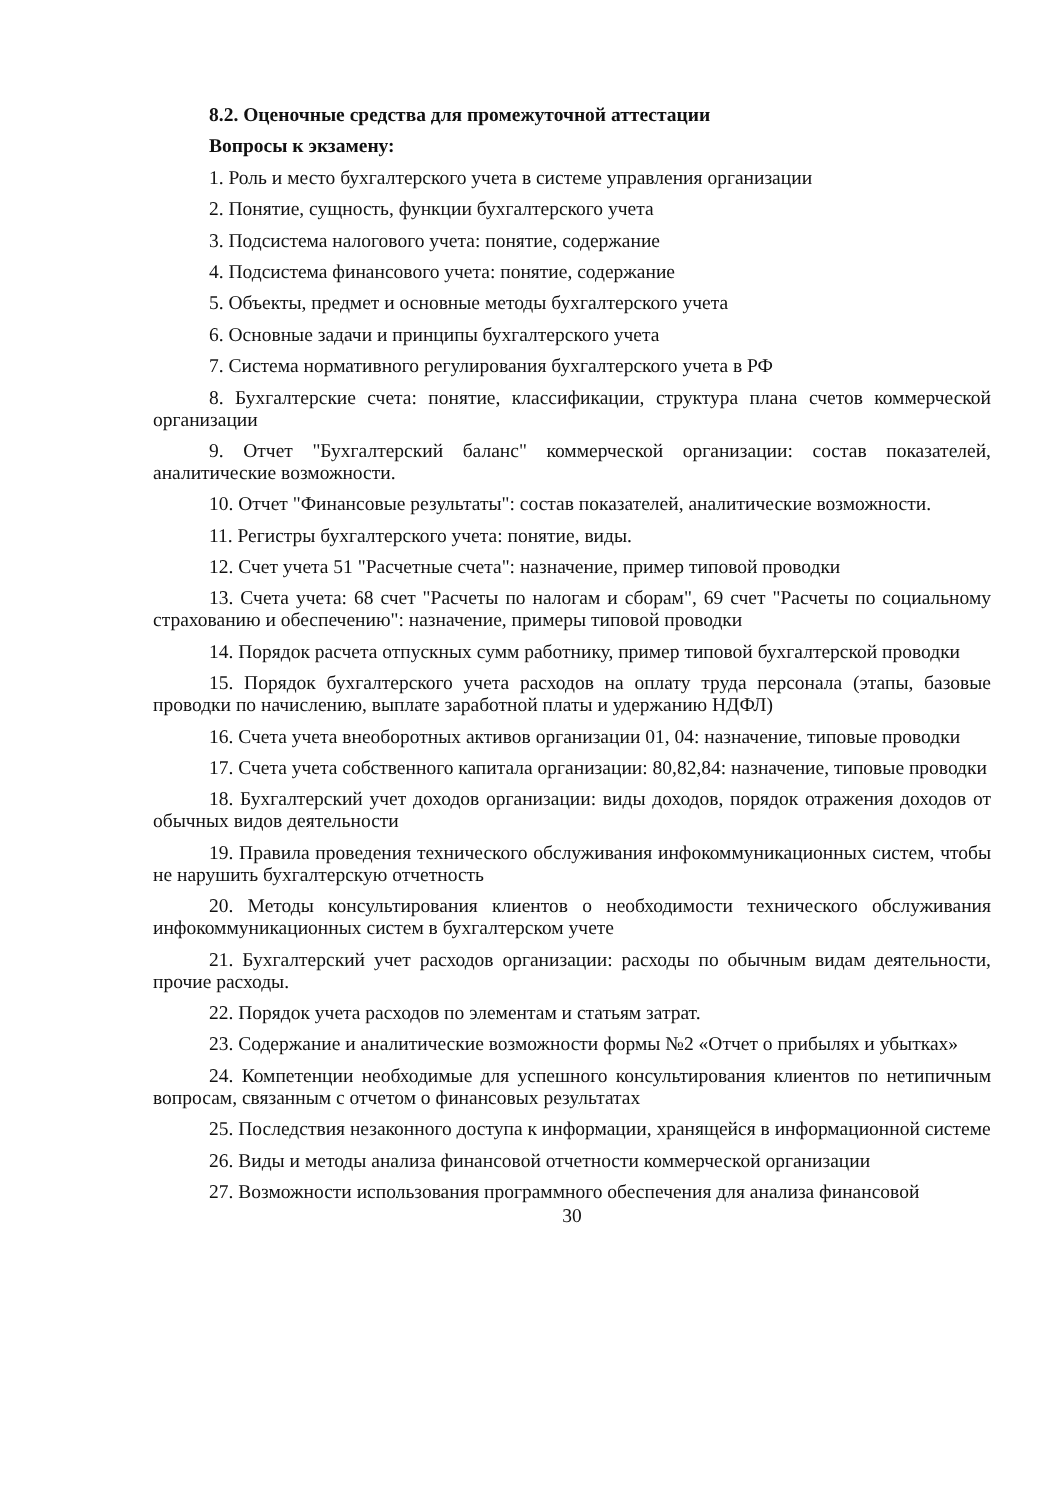8.2. Оценочные средства для промежуточной аттестации
Вопросы к экзамену:
1. Роль и место бухгалтерского учета в системе управления организации
2. Понятие, сущность, функции бухгалтерского учета
3. Подсистема налогового учета: понятие, содержание
4. Подсистема финансового учета: понятие, содержание
5. Объекты, предмет и основные методы бухгалтерского учета
6. Основные задачи и принципы бухгалтерского учета
7. Система нормативного регулирования бухгалтерского учета в РФ
8. Бухгалтерские счета: понятие, классификации, структура плана счетов коммерческой организации
9. Отчет "Бухгалтерский баланс" коммерческой организации: состав показателей, аналитические возможности.
10. Отчет "Финансовые результаты": состав показателей, аналитические возможности.
11. Регистры бухгалтерского учета: понятие, виды.
12. Счет учета 51 "Расчетные счета": назначение, пример типовой проводки
13. Счета учета: 68 счет "Расчеты по налогам и сборам", 69 счет "Расчеты по социальному страхованию и обеспечению": назначение, примеры типовой проводки
14. Порядок расчета отпускных сумм работнику, пример типовой бухгалтерской проводки
15. Порядок бухгалтерского учета расходов на оплату труда персонала (этапы, базовые проводки по начислению, выплате заработной платы и удержанию НДФЛ)
16. Счета учета внеоборотных активов организации 01, 04: назначение, типовые проводки
17. Счета учета собственного капитала организации: 80,82,84: назначение, типовые проводки
18. Бухгалтерский учет доходов организации: виды доходов, порядок отражения доходов от обычных видов деятельности
19. Правила проведения технического обслуживания инфокоммуникационных систем, чтобы не нарушить бухгалтерскую отчетность
20. Методы консультирования клиентов о необходимости технического обслуживания инфокоммуникационных систем в бухгалтерском учете
21. Бухгалтерский учет расходов организации: расходы по обычным видам деятельности, прочие расходы.
22. Порядок учета расходов по элементам и статьям затрат.
23. Содержание и аналитические возможности формы №2 «Отчет о прибылях и убытках»
24. Компетенции необходимые для успешного консультирования клиентов по нетипичным вопросам, связанным с отчетом о финансовых результатах
25. Последствия незаконного доступа к информации, хранящейся в информационной системе
26. Виды и методы анализа финансовой отчетности коммерческой организации
27. Возможности использования программного обеспечения для анализа финансовой
30